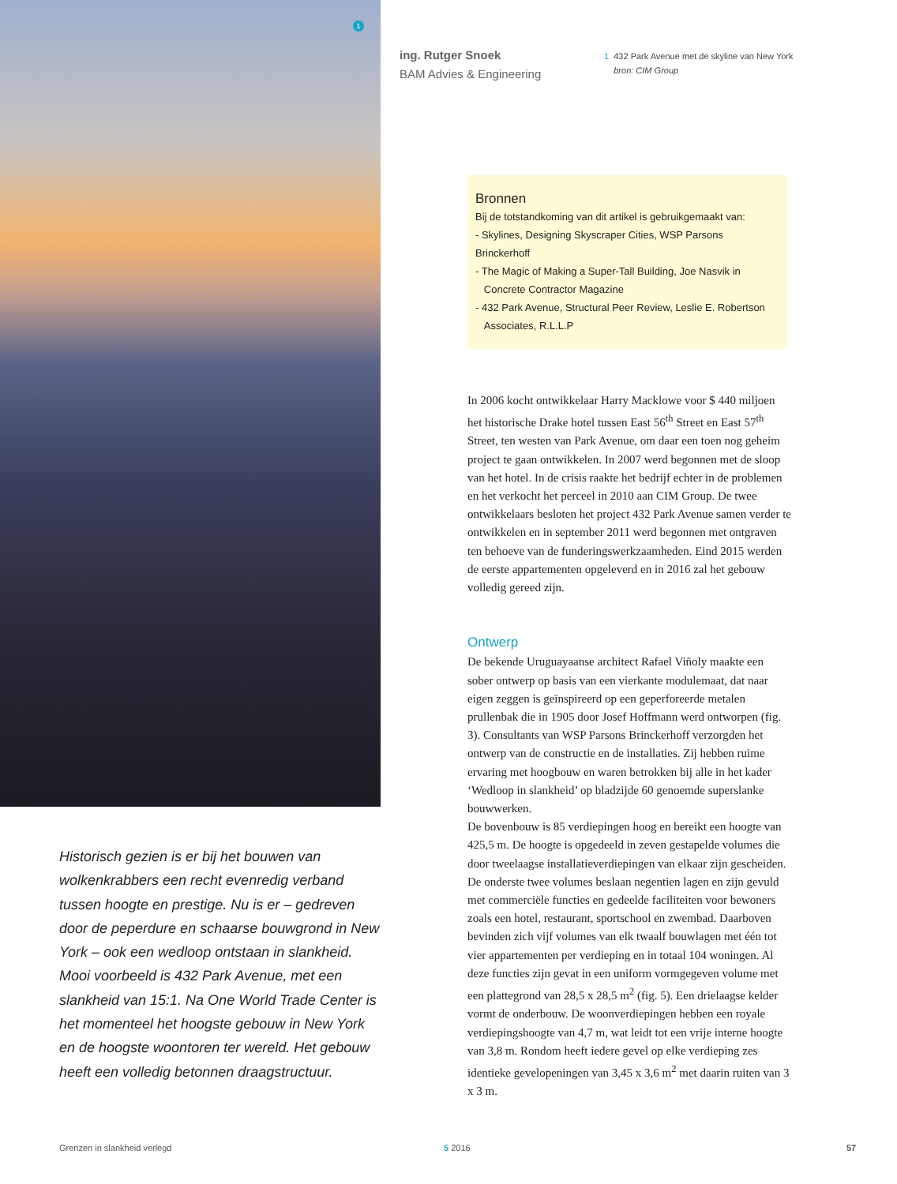1
ing. Rutger Snoek
BAM Advies & Engineering
1 432 Park Avenue met de skyline van New York
bron: CIM Group
Bronnen
Bij de totstandkoming van dit artikel is gebruikgemaakt van:
- Skylines, Designing Skyscraper Cities, WSP Parsons Brinckerhoff
- The Magic of Making a Super-Tall Building, Joe Nasvik in
Concrete Contractor Magazine
- 432 Park Avenue, Structural Peer Review, Leslie E. Robertson
Associates, R.L.L.P
In 2006 kocht ontwikkelaar Harry Macklowe voor $ 440 miljoen het historische Drake hotel tussen East 56<sup>th</sup> Street en East 57<sup>th</sup> Street, ten westen van Park Avenue, om daar een toen nog geheim project te gaan ontwikkelen. In 2007 werd begonnen met de sloop van het hotel. In de crisis raakte het bedrijf echter in de problemen en het verkocht het perceel in 2010 aan CIM Group. De twee ontwikkelaars besloten het project 432 Park Avenue samen verder te ontwikkelen en in september 2011 werd begonnen met ontgraven ten behoeve van de funderingswerkzaamheden. Eind 2015 werden de eerste appartementen opgeleverd en in 2016 zal het gebouw volledig gereed zijn.
Ontwerp
De bekende Uruguayaanse architect Rafael Viñoly maakte een sober ontwerp op basis van een vierkante modulemaat, dat naar eigen zeggen is geïnspireerd op een geperforeerde metalen prullenbak die in 1905 door Josef Hoffmann werd ontworpen (fig. 3). Consultants van WSP Parsons Brinckerhoff verzorgden het ontwerp van de constructie en de installaties. Zij hebben ruime ervaring met hoogbouw en waren betrokken bij alle in het kader ‘Wedloop in slankheid’ op bladzijde 60 genoemde superslanke bouwwerken.
De bovenbouw is 85 verdiepingen hoog en bereikt een hoogte van 425,5 m. De hoogte is opgedeeld in zeven gestapelde volumes die door tweelaagse installatieverdiepingen van elkaar zijn gescheiden. De onderste twee volumes beslaan negentien lagen en zijn gevuld met commerciële functies en gedeelde faciliteiten voor bewoners zoals een hotel, restaurant, sportschool en zwembad. Daarboven bevinden zich vijf volumes van elk twaalf bouwlagen met één tot vier appartementen per verdieping en in totaal 104 woningen. Al deze functies zijn gevat in een uniform vormgegeven volume met een plattegrond van 28,5 x 28,5 m<sup>2</sup> (fig. 5). Een drielaagse kelder vormt de onderbouw. De woonverdiepingen hebben een royale verdiepingshoogte van 4,7 m, wat leidt tot een vrije interne hoogte van 3,8 m. Rondom heeft iedere gevel op elke verdieping zes identieke gevelopeningen van 3,45 x 3,6 m<sup>2</sup> met daarin ruiten van 3 x 3 m.
Historisch gezien is er bij het bouwen van wolkenkrabbers een recht evenredig verband tussen hoogte en prestige. Nu is er – gedreven door de peperdure en schaarse bouwgrond in New York – ook een wedloop ontstaan in slankheid. Mooi voorbeeld is 432 Park Avenue, met een slankheid van 15:1. Na One World Trade Center is het momenteel het hoogste gebouw in New York en de hoogste woontoren ter wereld. Het gebouw heeft een volledig betonnen draagstructuur.
Grenzen in slankheid verlegd 5 2016 57